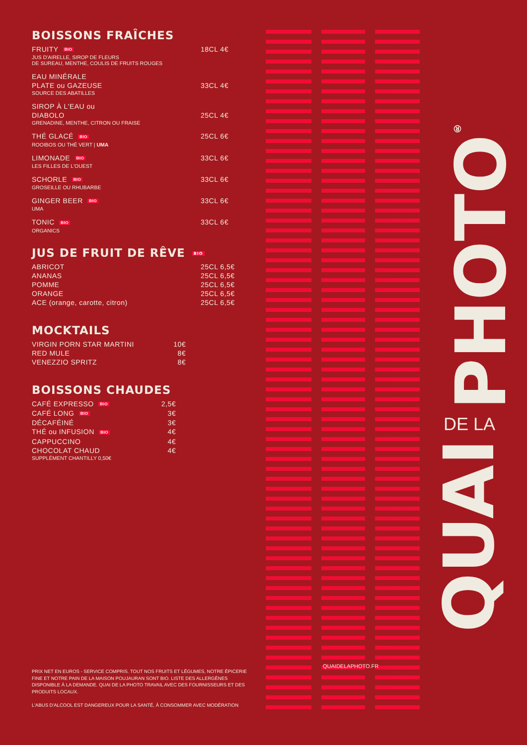BOISSONS FRAÎCHES
FRUITY BIO 18CL 4€
JUS D'AIRELLE, SIROP DE FLEURS
DE SUREAU, MENTHE, COULIS DE FRUITS ROUGES
EAU MINÉRALE
PLATE ou GAZEUSE
33CL 4€
SOURCE DES ABATILLES
SIROP À L'EAU ou
DIABOLO
25CL 4€
GRENADINE, MENTHE, CITRON OU FRAISE
THÉ GLACÉ BIO 25CL 6€
ROOIBOS OU THÉ VERT | UMA
LIMONADE BIO 33CL 6€
LES FILLES DE L'OUEST
SCHORLE BIO 33CL 6€
GROSEILLE OU RHUBARBE
GINGER BEER BIO 33CL 6€
UMA
TONIC BIO 33CL 6€
ORGANICS
JUS DE FRUIT DE RÊVE BIO
ABRICOT 25CL 6,5€
ANANAS 25CL 6,5€
POMME 25CL 6,5€
ORANGE 25CL 6,5€
ACE (orange, carotte, citron) 25CL 6,5€
MOCKTAILS
VIRGIN PORN STAR MARTINI 10€
RED MULE 8€
VENEZZIO SPRITZ 8€
BOISSONS CHAUDES
CAFÉ EXPRESSO BIO 2,5€
CAFÉ LONG BIO 3€
DÉCAFÉINÉ 3€
THÉ ou INFUSION BIO 4€
CAPPUCCINO 4€
CHOCOLAT CHAUD 4€
SUPPLÉMENT CHANTILLY 0,50€
PRIX NET EN EUROS - SERVICE COMPRIS. TOUT NOS FRUITS ET LÉGUMES, NOTRE ÉPICERIE FINE ET NOTRE PAIN DE LA MAISON POUJAURAN SONT BIO. LISTE DES ALLERGÈNES DISPONIBLE À LA DEMANDE. QUAI DE LA PHOTO TRAVAIL AVEC DES FOURNISSEURS ET DES PRODUITS LOCAUX.
L'ABUS D'ALCOOL EST DANGEREUX POUR LA SANTÉ, À CONSOMMER AVEC MODÉRATION
QUAIDELAPHOTO.FR
PHOTO<sup>®</sup>
DE LA
QUAI